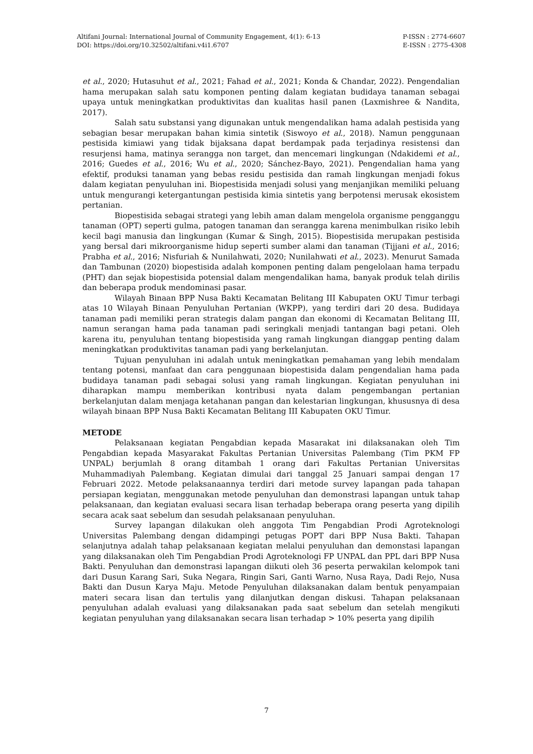Altifani Journal: International Journal of Community Engagement, 4(1): 6-13
DOI: https://doi.org/10.32502/altifani.v4i1.6707
P-ISSN : 2774-6607
E-ISSN : 2775-4308
et al., 2020; Hutasuhut et al., 2021; Fahad et al., 2021; Konda & Chandar, 2022). Pengendalian hama merupakan salah satu komponen penting dalam kegiatan budidaya tanaman sebagai upaya untuk meningkatkan produktivitas dan kualitas hasil panen (Laxmishree & Nandita, 2017).
Salah satu substansi yang digunakan untuk mengendalikan hama adalah pestisida yang sebagian besar merupakan bahan kimia sintetik (Siswoyo et al., 2018). Namun penggunaan pestisida kimiawi yang tidak bijaksana dapat berdampak pada terjadinya resistensi dan resurjensi hama, matinya serangga non target, dan mencemari lingkungan (Ndakidemi et al., 2016; Guedes et al., 2016; Wu et al., 2020; Sánchez-Bayo, 2021). Pengendalian hama yang efektif, produksi tanaman yang bebas residu pestisida dan ramah lingkungan menjadi fokus dalam kegiatan penyuluhan ini. Biopestisida menjadi solusi yang menjanjikan memiliki peluang untuk mengurangi ketergantungan pestisida kimia sintetis yang berpotensi merusak ekosistem pertanian.
Biopestisida sebagai strategi yang lebih aman dalam mengelola organisme pengganggu tanaman (OPT) seperti gulma, patogen tanaman dan serangga karena menimbulkan risiko lebih kecil bagi manusia dan lingkungan (Kumar & Singh, 2015). Biopestisida merupakan pestisida yang bersal dari mikroorganisme hidup seperti sumber alami dan tanaman (Tijjani et al., 2016; Prabha et al., 2016; Nisfuriah & Nunilahwati, 2020; Nunilahwati et al., 2023). Menurut Samada dan Tambunan (2020) biopestisida adalah komponen penting dalam pengelolaan hama terpadu (PHT) dan sejak biopestisida potensial dalam mengendalikan hama, banyak produk telah dirilis dan beberapa produk mendominasi pasar.
Wilayah Binaan BPP Nusa Bakti Kecamatan Belitang III Kabupaten OKU Timur terbagi atas 10 Wilayah Binaan Penyuluhan Pertanian (WKPP), yang terdiri dari 20 desa. Budidaya tanaman padi memiliki peran strategis dalam pangan dan ekonomi di Kecamatan Belitang III, namun serangan hama pada tanaman padi seringkali menjadi tantangan bagi petani. Oleh karena itu, penyuluhan tentang biopestisida yang ramah lingkungan dianggap penting dalam meningkatkan produktivitas tanaman padi yang berkelanjutan.
Tujuan penyuluhan ini adalah untuk meningkatkan pemahaman yang lebih mendalam tentang potensi, manfaat dan cara penggunaan biopestisida dalam pengendalian hama pada budidaya tanaman padi sebagai solusi yang ramah lingkungan. Kegiatan penyuluhan ini diharapkan mampu memberikan kontribusi nyata dalam pengembangan pertanian berkelanjutan dalam menjaga ketahanan pangan dan kelestarian lingkungan, khususnya di desa wilayah binaan BPP Nusa Bakti Kecamatan Belitang III Kabupaten OKU Timur.
METODE
Pelaksanaan kegiatan Pengabdian kepada Masarakat ini dilaksanakan oleh Tim Pengabdian kepada Masyarakat Fakultas Pertanian Universitas Palembang (Tim PKM FP UNPAL) berjumlah 8 orang ditambah 1 orang dari Fakultas Pertanian Universitas Muhammadiyah Palembang. Kegiatan dimulai dari tanggal 25 Januari sampai dengan 17 Februari 2022. Metode pelaksanaannya terdiri dari metode survey lapangan pada tahapan persiapan kegiatan, menggunakan metode penyuluhan dan demonstrasi lapangan untuk tahap pelaksanaan, dan kegiatan evaluasi secara lisan terhadap beberapa orang peserta yang dipilih secara acak saat sebelum dan sesudah pelaksanaan penyuluhan.
Survey lapangan dilakukan oleh anggota Tim Pengabdian Prodi Agroteknologi Universitas Palembang dengan didampingi petugas POPT dari BPP Nusa Bakti. Tahapan selanjutnya adalah tahap pelaksanaan kegiatan melalui penyuluhan dan demonstasi lapangan yang dilaksanakan oleh Tim Pengabdian Prodi Agroteknologi FP UNPAL dan PPL dari BPP Nusa Bakti. Penyuluhan dan demonstrasi lapangan diikuti oleh 36 peserta perwakilan kelompok tani dari Dusun Karang Sari, Suka Negara, Ringin Sari, Ganti Warno, Nusa Raya, Dadi Rejo, Nusa Bakti dan Dusun Karya Maju. Metode Penyuluhan dilaksanakan dalam bentuk penyampaian materi secara lisan dan tertulis yang dilanjutkan dengan diskusi. Tahapan pelaksanaan penyuluhan adalah evaluasi yang dilaksanakan pada saat sebelum dan setelah mengikuti kegiatan penyuluhan yang dilaksanakan secara lisan terhadap > 10% peserta yang dipilih
7